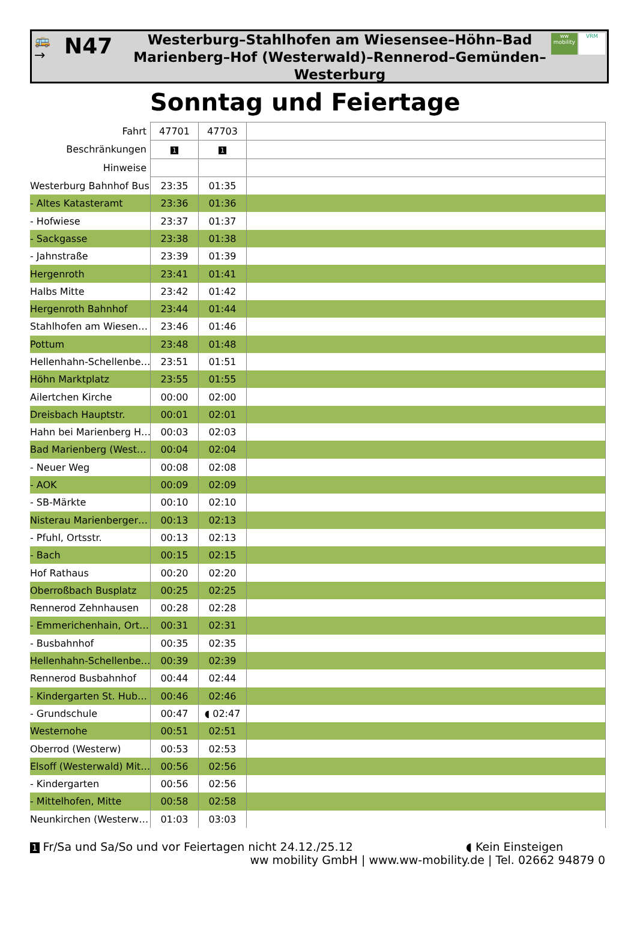🚌
→
N47
Westerburg–Stahlhofen am Wiesensee–Höhn–Bad Marienberg–Hof (Westerwald)–Rennerod–Gemünden–Westerburg
ww mobility VRM
Sonntag und Feiertage
| Fahrt | 47701 | 47703 | |
| Beschränkungen | 1 | 1 | |
| Hinweise | | | |
| Westerburg Bahnhof Bus | 23:35 | 01:35 | |
| - Altes Katasteramt | 23:36 | 01:36 | |
| - Hofwiese | 23:37 | 01:37 | |
| - Sackgasse | 23:38 | 01:38 | |
| - Jahnstraße | 23:39 | 01:39 | |
| Hergenroth | 23:41 | 01:41 | |
| Halbs Mitte | 23:42 | 01:42 | |
| Hergenroth Bahnhof | 23:44 | 01:44 | |
| Stahlhofen am Wiesen… | 23:46 | 01:46 | |
| Pottum | 23:48 | 01:48 | |
| Hellenhahn-Schellenbe… | 23:51 | 01:51 | |
| Höhn Marktplatz | 23:55 | 01:55 | |
| Ailertchen Kirche | 00:00 | 02:00 | |
| Dreisbach Hauptstr. | 00:01 | 02:01 | |
| Hahn bei Marienberg H… | 00:03 | 02:03 | |
| Bad Marienberg (West… | 00:04 | 02:04 | |
| - Neuer Weg | 00:08 | 02:08 | |
| - AOK | 00:09 | 02:09 | |
| - SB-Märkte | 00:10 | 02:10 | |
| Nisterau Marienberger… | 00:13 | 02:13 | |
| - Pfuhl, Ortsstr. | 00:13 | 02:13 | |
| - Bach | 00:15 | 02:15 | |
| Hof Rathaus | 00:20 | 02:20 | |
| Oberroßbach Busplatz | 00:25 | 02:25 | |
| Rennerod Zehnhausen | 00:28 | 02:28 | |
| - Emmerichenhain, Ort… | 00:31 | 02:31 | |
| - Busbahnhof | 00:35 | 02:35 | |
| Hellenhahn-Schellenbe… | 00:39 | 02:39 | |
| Rennerod Busbahnhof | 00:44 | 02:44 | |
| - Kindergarten St. Hub… | 00:46 | 02:46 | |
| - Grundschule | 00:47 | ◖ 02:47 | |
| Westernohe | 00:51 | 02:51 | |
| Oberrod (Westerw) | 00:53 | 02:53 | |
| Elsoff (Westerwald) Mit… | 00:56 | 02:56 | |
| - Kindergarten | 00:56 | 02:56 | |
| - Mittelhofen, Mitte | 00:58 | 02:58 | |
| Neunkirchen (Westerw… | 01:03 | 03:03 | |
1 Fr/Sa und Sa/So und vor Feiertagen nicht 24.12./25.12 ◖ Kein Einsteigen
ww mobility GmbH | www.ww-mobility.de | Tel. 02662 94879 0